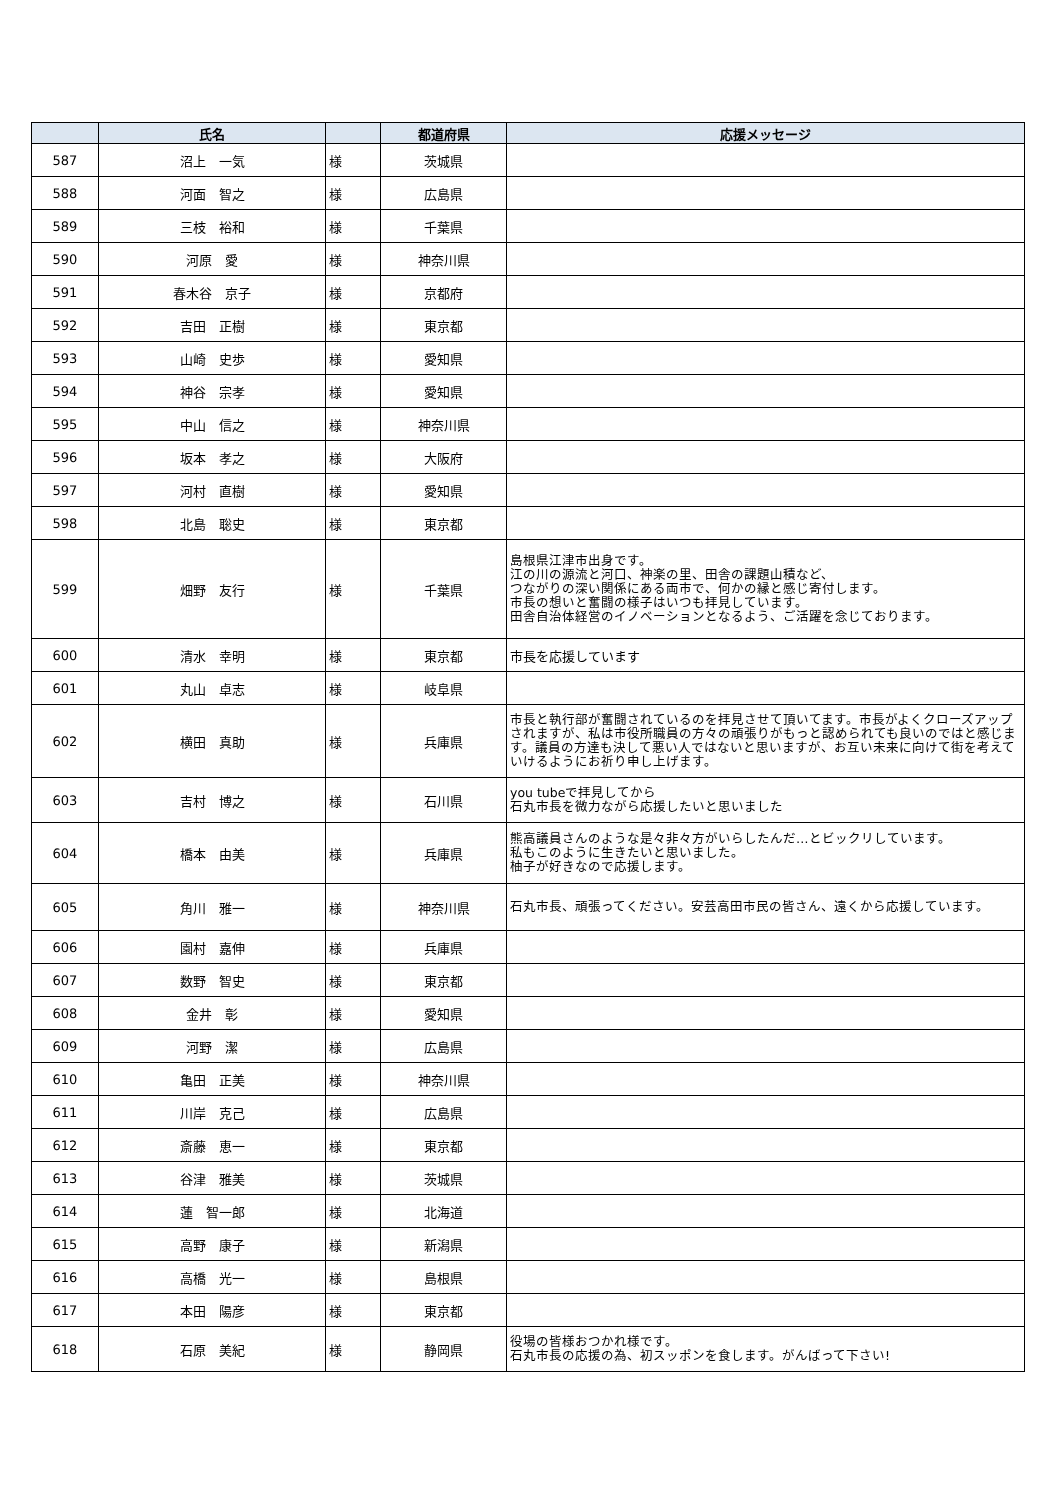| | 氏名 | | 都道府県 | 応援メッセージ |
| --- | --- | --- | --- | --- |
| 587 | 沼上 一気 | 様 | 茨城県 | |
| 588 | 河面 智之 | 様 | 広島県 | |
| 589 | 三枝 裕和 | 様 | 千葉県 | |
| 590 | 河原 愛 | 様 | 神奈川県 | |
| 591 | 春木谷 京子 | 様 | 京都府 | |
| 592 | 吉田 正樹 | 様 | 東京都 | |
| 593 | 山崎 史歩 | 様 | 愛知県 | |
| 594 | 神谷 宗孝 | 様 | 愛知県 | |
| 595 | 中山 信之 | 様 | 神奈川県 | |
| 596 | 坂本 孝之 | 様 | 大阪府 | |
| 597 | 河村 直樹 | 様 | 愛知県 | |
| 598 | 北島 聡史 | 様 | 東京都 | |
| 599 | 畑野 友行 | 様 | 千葉県 | 島根県江津市出身です。 江の川の源流と河口、神楽の里、田舎の課題山積など、 つながりの深い関係にある両市で、何かの縁と感じ寄付します。 市長の想いと奮闘の様子はいつも拝見しています。 田舎自治体経営のイノベーションとなるよう、ご活躍を念じております。 |
| 600 | 清水 幸明 | 様 | 東京都 | 市長を応援しています |
| 601 | 丸山 卓志 | 様 | 岐阜県 | |
| 602 | 横田 真助 | 様 | 兵庫県 | 市長と執行部が奮闘されているのを拝見させて頂いてます。市長がよくクローズアップされますが、私は市役所職員の方々の頑張りがもっと認められても良いのではと感じます。議員の方達も決して悪い人ではないと思いますが、お互い未来に向けて街を考えていけるようにお祈り申し上げます。 |
| 603 | 吉村 博之 | 様 | 石川県 | you tubeで拝見してから 石丸市長を微力ながら応援したいと思いました |
| 604 | 橋本 由美 | 様 | 兵庫県 | 熊高議員さんのような是々非々方がいらしたんだ…とビックリしています。 私もこのように生きたいと思いました。 柚子が好きなので応援します。 |
| 605 | 角川 雅一 | 様 | 神奈川県 | 石丸市長、頑張ってください。安芸高田市民の皆さん、遠くから応援しています。 |
| 606 | 園村 嘉伸 | 様 | 兵庫県 | |
| 607 | 数野 智史 | 様 | 東京都 | |
| 608 | 金井 彰 | 様 | 愛知県 | |
| 609 | 河野 潔 | 様 | 広島県 | |
| 610 | 亀田 正美 | 様 | 神奈川県 | |
| 611 | 川岸 克己 | 様 | 広島県 | |
| 612 | 斎藤 恵一 | 様 | 東京都 | |
| 613 | 谷津 雅美 | 様 | 茨城県 | |
| 614 | 蓮 智一郎 | 様 | 北海道 | |
| 615 | 高野 康子 | 様 | 新潟県 | |
| 616 | 高橋 光一 | 様 | 島根県 | |
| 617 | 本田 陽彦 | 様 | 東京都 | |
| 618 | 石原 美紀 | 様 | 静岡県 | 役場の皆様おつかれ様です。 石丸市長の応援の為、初スッポンを食します。がんばって下さい! |